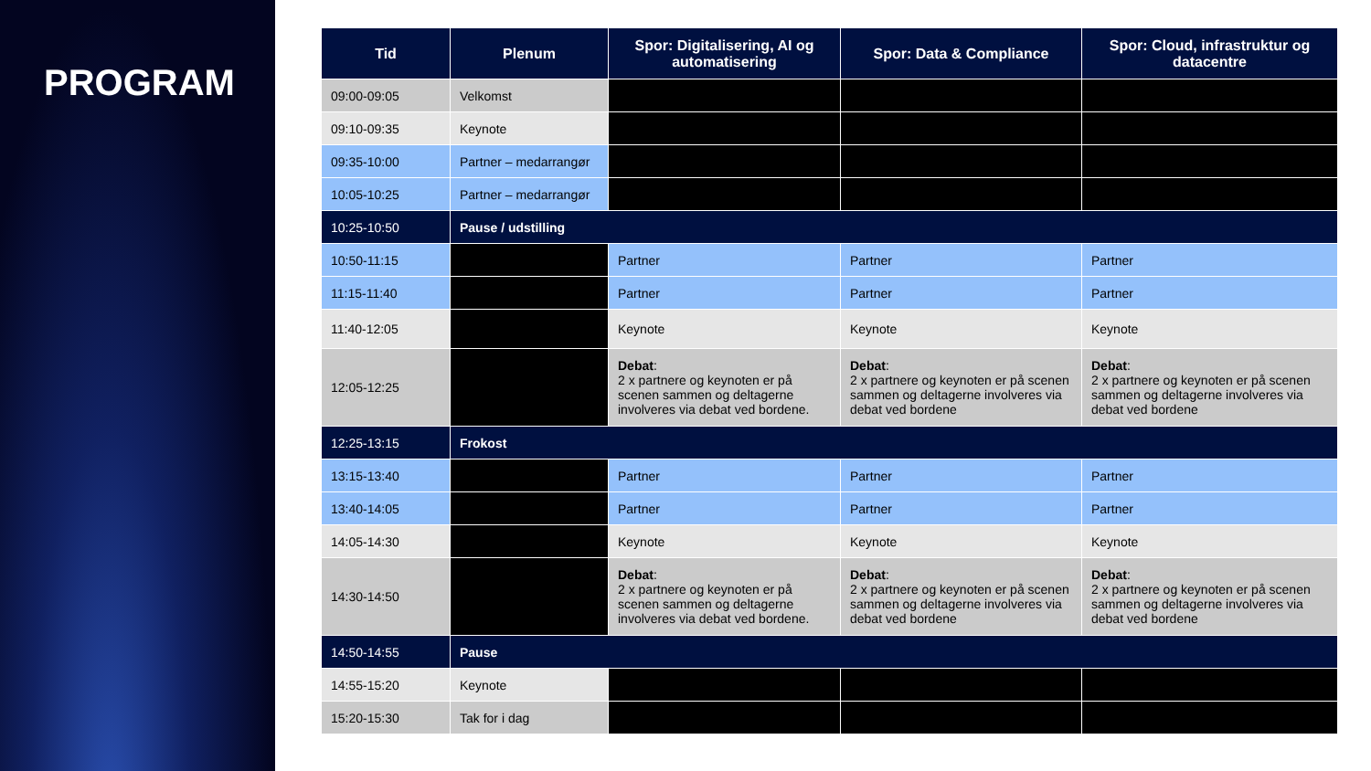PROGRAM
| Tid | Plenum | Spor: Digitalisering, AI og automatisering | Spor: Data & Compliance | Spor: Cloud, infrastruktur og datacentre |
| --- | --- | --- | --- | --- |
| 09:00-09:05 | Velkomst | | | |
| 09:10-09:35 | Keynote | | | |
| 09:35-10:00 | Partner – medarrangør | | | |
| 10:05-10:25 | Partner – medarrangør | | | |
| 10:25-10:50 | Pause / udstilling | | | |
| 10:50-11:15 | | Partner | Partner | Partner |
| 11:15-11:40 | | Partner | Partner | Partner |
| 11:40-12:05 | | Keynote | Keynote | Keynote |
| 12:05-12:25 | | Debat : 2 x partnere og keynoten er på scenen sammen og deltagerne involveres via debat ved bordene. | Debat : 2 x partnere og keynoten er på scenen sammen og deltagerne involveres via debat ved bordene | Debat : 2 x partnere og keynoten er på scenen sammen og deltagerne involveres via debat ved bordene |
| 12:25-13:15 | Frokost | | | |
| 13:15-13:40 | | Partner | Partner | Partner |
| 13:40-14:05 | | Partner | Partner | Partner |
| 14:05-14:30 | | Keynote | Keynote | Keynote |
| 14:30-14:50 | | Debat : 2 x partnere og keynoten er på scenen sammen og deltagerne involveres via debat ved bordene. | Debat : 2 x partnere og keynoten er på scenen sammen og deltagerne involveres via debat ved bordene | Debat : 2 x partnere og keynoten er på scenen sammen og deltagerne involveres via debat ved bordene |
| 14:50-14:55 | Pause | | | |
| 14:55-15:20 | Keynote | | | |
| 15:20-15:30 | Tak for i dag | | | |